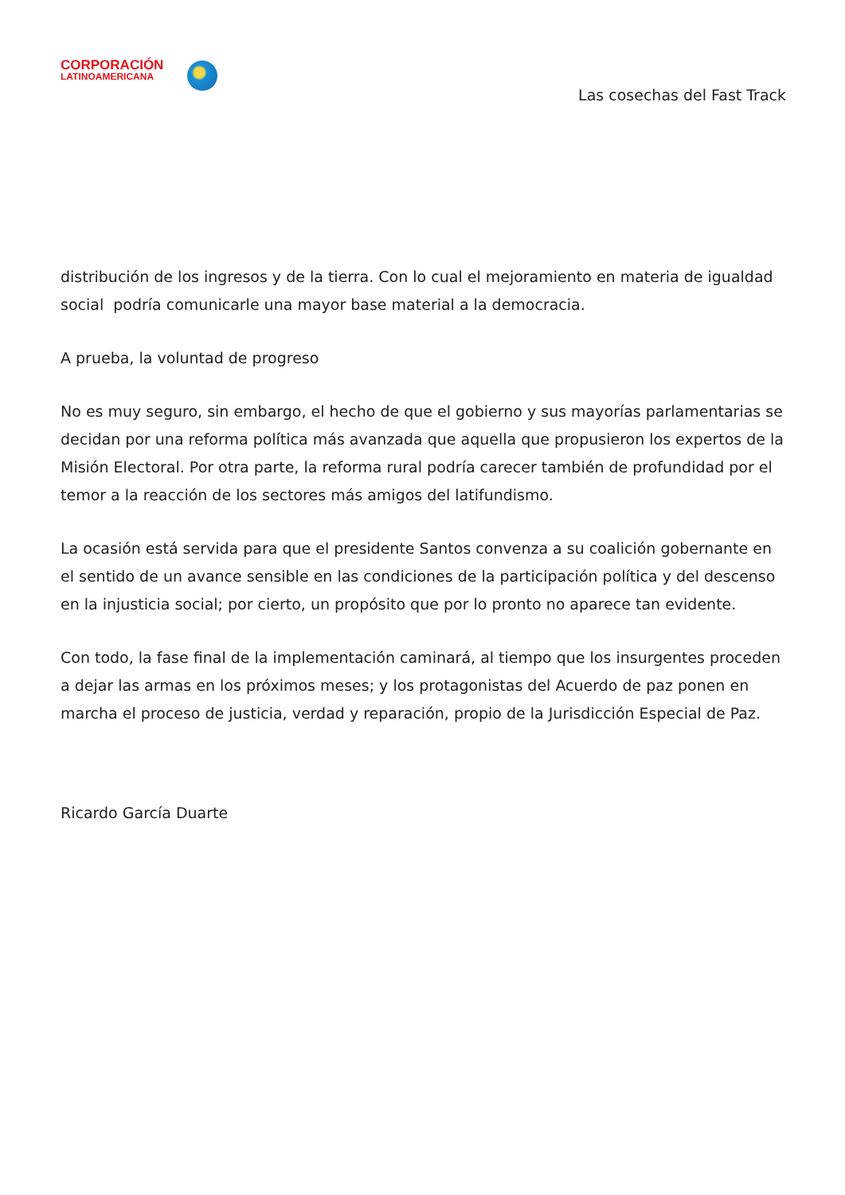CORPORACIÓN
LATINOAMERICANA
Las cosechas del Fast Track
distribución de los ingresos y de la tierra. Con lo cual el mejoramiento en materia de igualdad social podría comunicarle una mayor base material a la democracia.
A prueba, la voluntad de progreso
No es muy seguro, sin embargo, el hecho de que el gobierno y sus mayorías parlamentarias se decidan por una reforma política más avanzada que aquella que propusieron los expertos de la Misión Electoral. Por otra parte, la reforma rural podría carecer también de profundidad por el temor a la reacción de los sectores más amigos del latifundismo.
La ocasión está servida para que el presidente Santos convenza a su coalición gobernante en el sentido de un avance sensible en las condiciones de la participación política y del descenso en la injusticia social; por cierto, un propósito que por lo pronto no aparece tan evidente.
Con todo, la fase final de la implementación caminará, al tiempo que los insurgentes proceden a dejar las armas en los próximos meses; y los protagonistas del Acuerdo de paz ponen en marcha el proceso de justicia, verdad y reparación, propio de la Jurisdicción Especial de Paz.
Ricardo García Duarte